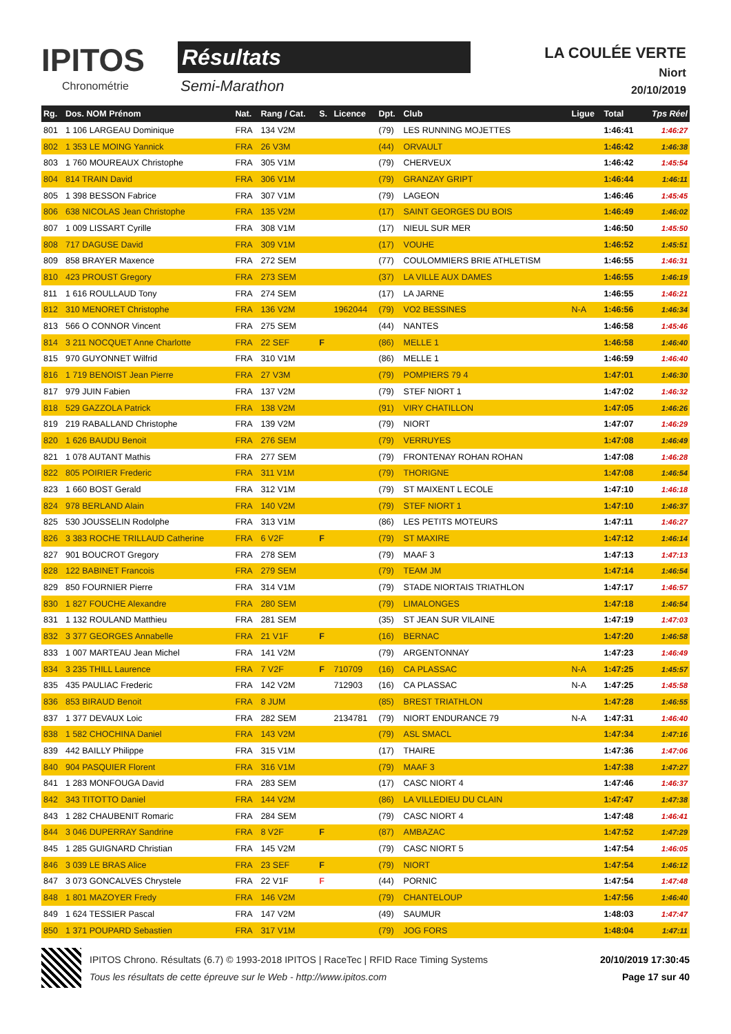IPITOS
Chronométrie
Résultats
Semi-Marathon
LA COULÉE VERTE
Niort
20/10/2019
| Rg. | Dos. NOM Prénom | Nat. | Rang / Cat. | S. | Licence | Dpt. | Club | Ligue | Total | Tps Réel |
| --- | --- | --- | --- | --- | --- | --- | --- | --- | --- | --- |
| 801 | 1 106 LARGEAU Dominique | FRA | 134 V2M | | | (79) | LES RUNNING MOJETTES | | 1:46:41 | 1:46:27 |
| 802 | 1 353 LE MOING Yannick | FRA | 26 V3M | | | (44) | ORVAULT | | 1:46:42 | 1:46:38 |
| 803 | 1 760 MOUREAUX Christophe | FRA | 305 V1M | | | (79) | CHERVEUX | | 1:46:42 | 1:45:54 |
| 804 | 814 TRAIN David | FRA | 306 V1M | | | (79) | GRANZAY GRIPT | | 1:46:44 | 1:46:11 |
| 805 | 1 398 BESSON Fabrice | FRA | 307 V1M | | | (79) | LAGEON | | 1:46:46 | 1:45:45 |
| 806 | 638 NICOLAS Jean Christophe | FRA | 135 V2M | | | (17) | SAINT GEORGES DU BOIS | | 1:46:49 | 1:46:02 |
| 807 | 1 009 LISSART Cyrille | FRA | 308 V1M | | | (17) | NIEUL SUR MER | | 1:46:50 | 1:45:50 |
| 808 | 717 DAGUSE David | FRA | 309 V1M | | | (17) | VOUHE | | 1:46:52 | 1:45:51 |
| 809 | 858 BRAYER Maxence | FRA | 272 SEM | | | (77) | COULOMMIERS BRIE ATHLETISM | | 1:46:55 | 1:46:31 |
| 810 | 423 PROUST Gregory | FRA | 273 SEM | | | (37) | LA VILLE AUX DAMES | | 1:46:55 | 1:46:19 |
| 811 | 1 616 ROULLAUD Tony | FRA | 274 SEM | | | (17) | LA JARNE | | 1:46:55 | 1:46:21 |
| 812 | 310 MENORET Christophe | FRA | 136 V2M | | 1962044 | (79) | VO2 BESSINES | N-A | 1:46:56 | 1:46:34 |
| 813 | 566 O CONNOR Vincent | FRA | 275 SEM | | | (44) | NANTES | | 1:46:58 | 1:45:46 |
| 814 | 3 211 NOCQUET Anne Charlotte | FRA | 22 SEF | F | | (86) | MELLE 1 | | 1:46:58 | 1:46:40 |
| 815 | 970 GUYONNET Wilfrid | FRA | 310 V1M | | | (86) | MELLE 1 | | 1:46:59 | 1:46:40 |
| 816 | 1 719 BENOIST Jean Pierre | FRA | 27 V3M | | | (79) | POMPIERS 79 4 | | 1:47:01 | 1:46:30 |
| 817 | 979 JUIN Fabien | FRA | 137 V2M | | | (79) | STEF NIORT 1 | | 1:47:02 | 1:46:32 |
| 818 | 529 GAZZOLA Patrick | FRA | 138 V2M | | | (91) | VIRY CHATILLON | | 1:47:05 | 1:46:26 |
| 819 | 219 RABALLAND Christophe | FRA | 139 V2M | | | (79) | NIORT | | 1:47:07 | 1:46:29 |
| 820 | 1 626 BAUDU Benoit | FRA | 276 SEM | | | (79) | VERRUYES | | 1:47:08 | 1:46:49 |
| 821 | 1 078 AUTANT Mathis | FRA | 277 SEM | | | (79) | FRONTENAY ROHAN ROHAN | | 1:47:08 | 1:46:28 |
| 822 | 805 POIRIER Frederic | FRA | 311 V1M | | | (79) | THORIGNE | | 1:47:08 | 1:46:54 |
| 823 | 1 660 BOST Gerald | FRA | 312 V1M | | | (79) | ST MAIXENT L ECOLE | | 1:47:10 | 1:46:18 |
| 824 | 978 BERLAND Alain | FRA | 140 V2M | | | (79) | STEF NIORT 1 | | 1:47:10 | 1:46:37 |
| 825 | 530 JOUSSELIN Rodolphe | FRA | 313 V1M | | | (86) | LES PETITS MOTEURS | | 1:47:11 | 1:46:27 |
| 826 | 3 383 ROCHE TRILLAUD Catherine | FRA | 6 V2F | F | | (79) | ST MAXIRE | | 1:47:12 | 1:46:14 |
| 827 | 901 BOUCROT Gregory | FRA | 278 SEM | | | (79) | MAAF 3 | | 1:47:13 | 1:47:13 |
| 828 | 122 BABINET Francois | FRA | 279 SEM | | | (79) | TEAM JM | | 1:47:14 | 1:46:54 |
| 829 | 850 FOURNIER Pierre | FRA | 314 V1M | | | (79) | STADE NIORTAIS TRIATHLON | | 1:47:17 | 1:46:57 |
| 830 | 1 827 FOUCHE Alexandre | FRA | 280 SEM | | | (79) | LIMALONGES | | 1:47:18 | 1:46:54 |
| 831 | 1 132 ROULAND Matthieu | FRA | 281 SEM | | | (35) | ST JEAN SUR VILAINE | | 1:47:19 | 1:47:03 |
| 832 | 3 377 GEORGES Annabelle | FRA | 21 V1F | F | | (16) | BERNAC | | 1:47:20 | 1:46:58 |
| 833 | 1 007 MARTEAU Jean Michel | FRA | 141 V2M | | | (79) | ARGENTONNAY | | 1:47:23 | 1:46:49 |
| 834 | 3 235 THILL Laurence | FRA | 7 V2F | F | 710709 | (16) | CA PLASSAC | N-A | 1:47:25 | 1:45:57 |
| 835 | 435 PAULIAC Frederic | FRA | 142 V2M | | 712903 | (16) | CA PLASSAC | N-A | 1:47:25 | 1:45:58 |
| 836 | 853 BIRAUD Benoit | FRA | 8 JUM | | | (85) | BREST TRIATHLON | | 1:47:28 | 1:46:55 |
| 837 | 1 377 DEVAUX Loic | FRA | 282 SEM | | 2134781 | (79) | NIORT ENDURANCE 79 | N-A | 1:47:31 | 1:46:40 |
| 838 | 1 582 CHOCHINA Daniel | FRA | 143 V2M | | | (79) | ASL SMACL | | 1:47:34 | 1:47:16 |
| 839 | 442 BAILLY Philippe | FRA | 315 V1M | | | (17) | THAIRE | | 1:47:36 | 1:47:06 |
| 840 | 904 PASQUIER Florent | FRA | 316 V1M | | | (79) | MAAF 3 | | 1:47:38 | 1:47:27 |
| 841 | 1 283 MONFOUGA David | FRA | 283 SEM | | | (17) | CASC NIORT 4 | | 1:47:46 | 1:46:37 |
| 842 | 343 TITOTTO Daniel | FRA | 144 V2M | | | (86) | LA VILLEDIEU DU CLAIN | | 1:47:47 | 1:47:38 |
| 843 | 1 282 CHAUBENIT Romaric | FRA | 284 SEM | | | (79) | CASC NIORT 4 | | 1:47:48 | 1:46:41 |
| 844 | 3 046 DUPERRAY Sandrine | FRA | 8 V2F | F | | (87) | AMBAZAC | | 1:47:52 | 1:47:29 |
| 845 | 1 285 GUIGNARD Christian | FRA | 145 V2M | | | (79) | CASC NIORT 5 | | 1:47:54 | 1:46:05 |
| 846 | 3 039 LE BRAS Alice | FRA | 23 SEF | F | | (79) | NIORT | | 1:47:54 | 1:46:12 |
| 847 | 3 073 GONCALVES Chrystele | FRA | 22 V1F | F | | (44) | PORNIC | | 1:47:54 | 1:47:48 |
| 848 | 1 801 MAZOYER Fredy | FRA | 146 V2M | | | (79) | CHANTELOUP | | 1:47:56 | 1:46:40 |
| 849 | 1 624 TESSIER Pascal | FRA | 147 V2M | | | (49) | SAUMUR | | 1:48:03 | 1:47:47 |
| 850 | 1 371 POUPARD Sebastien | FRA | 317 V1M | | | (79) | JOG FORS | | 1:48:04 | 1:47:11 |
IPITOS Chrono. Résultats (6.7) © 1993-2018 IPITOS | RaceTec | RFID Race Timing Systems
Tous les résultats de cette épreuve sur le Web - http://www.ipitos.com
20/10/2019 17:30:45
Page 17 sur 40